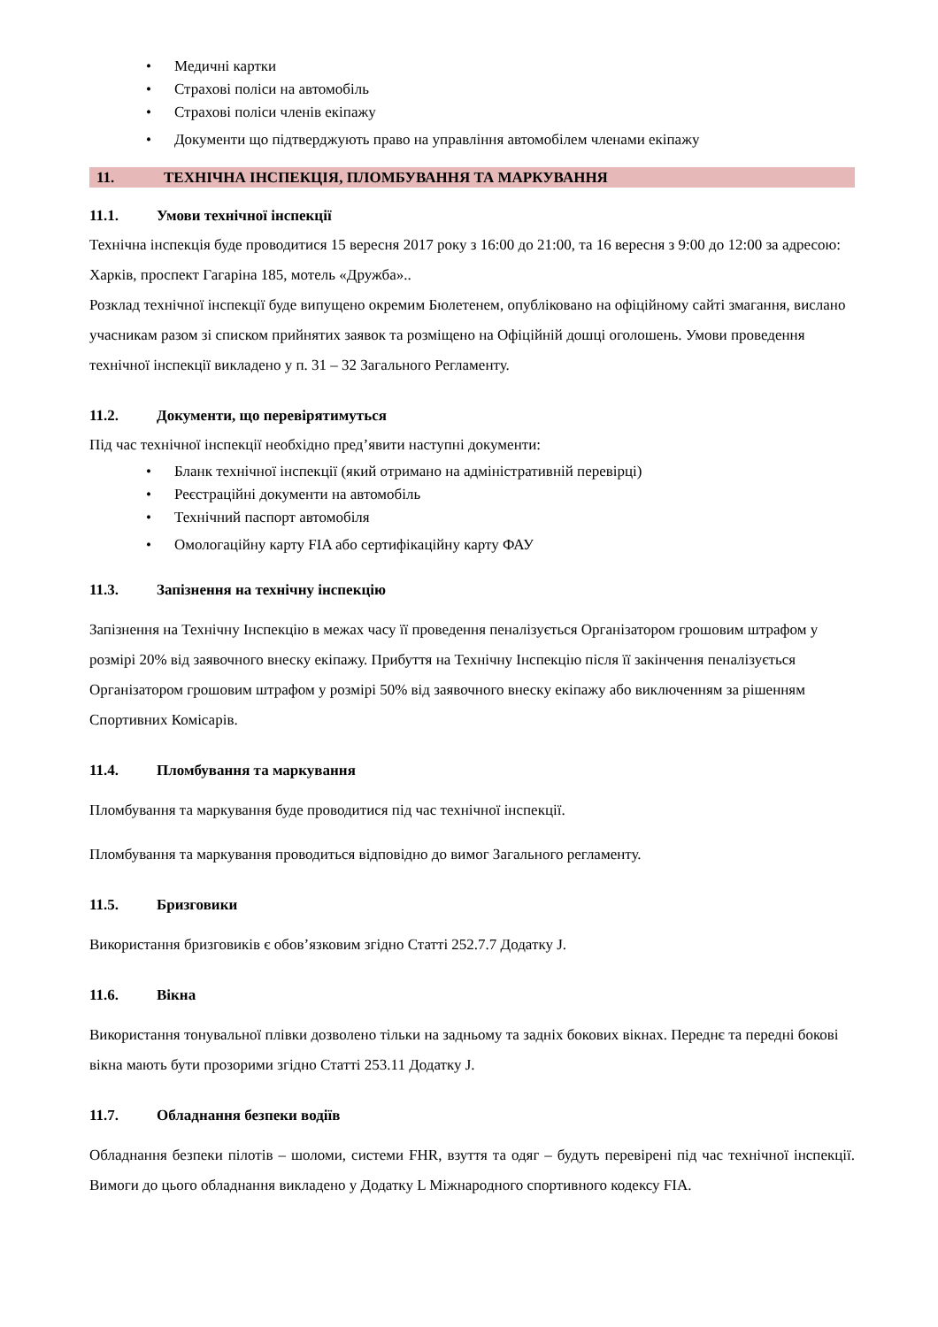• Медичні картки
• Страхові поліси на автомобіль
• Страхові поліси членів екіпажу
• Документи що підтверджують право на управління автомобілем членами екіпажу
11. ТЕХНІЧНА ІНСПЕКЦІЯ, ПЛОМБУВАННЯ ТА МАРКУВАННЯ
11.1. Умови технічної інспекції
Технічна інспекція буде проводитися 15 вересня 2017 року з 16:00 до 21:00, та 16 вересня з 9:00 до 12:00 за адресою: Харків, проспект Гагаріна 185, мотель «Дружба»..
Розклад технічної інспекції буде випущено окремим Бюлетенем, опубліковано на офіційному сайті змагання, вислано учасникам разом зі списком прийнятих заявок та розміщено на Офіційній дошці оголошень. Умови проведення технічної інспекції викладено у п. 31 – 32 Загального Регламенту.
11.2. Документи, що перевірятимуться
Під час технічної інспекції необхідно пред’явити наступні документи:
• Бланк технічної інспекції (який отримано на адміністративній перевірці)
• Реєстраційні документи на автомобіль
• Технічний паспорт автомобіля
• Омологаційну карту FIA або сертифікаційну карту ФАУ
11.3. Запізнення на технічну інспекцію
Запізнення на Технічну Інспекцію в межах часу її проведення пеналізується Організатором грошовим штрафом у розмірі 20% від заявочного внеску екіпажу. Прибуття на Технічну Інспекцію після її закінчення пеналізується Організатором грошовим штрафом у розмірі 50% від заявочного внеску екіпажу або виключенням за рішенням Спортивних Комісарів.
11.4. Пломбування та маркування
Пломбування та маркування буде проводитися під час технічної інспекції.
Пломбування та маркування проводиться відповідно до вимог Загального регламенту.
11.5. Бризговики
Використання бризговиків є обов’язковим згідно Статті 252.7.7 Додатку J.
11.6. Вікна
Використання тонувальної плівки дозволено тільки на задньому та задніх бокових вікнах. Переднє та передні бокові вікна мають бути прозорими згідно Статті 253.11 Додатку J.
11.7. Обладнання безпеки водіїв
Обладнання безпеки пілотів – шоломи, системи FHR, взуття та одяг – будуть перевірені під час технічної інспекції. Вимоги до цього обладнання викладено у Додатку L Міжнародного спортивного кодексу FIA.